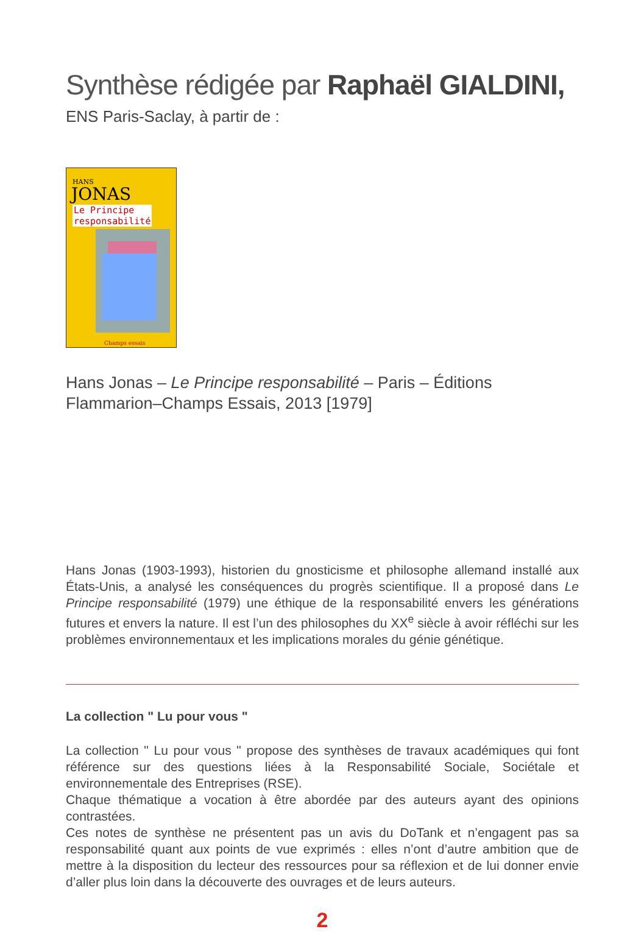Synthèse rédigée par Raphaël GIALDINI,
ENS Paris-Saclay, à partir de :
HANS
JONAS
Le Principe
responsabilité
Champs essais
Hans Jonas – Le Principe responsabilité – Paris – Éditions Flammarion–Champs Essais, 2013 [1979]
Hans Jonas (1903-1993), historien du gnosticisme et philosophe allemand installé aux États-Unis, a analysé les conséquences du progrès scientifique. Il a proposé dans Le Principe responsabilité (1979) une éthique de la responsabilité envers les générations futures et envers la nature. Il est l’un des philosophes du XX<sup>e</sup> siècle à avoir réfléchi sur les problèmes environnementaux et les implications morales du génie génétique.
La collection " Lu pour vous "
La collection " Lu pour vous " propose des synthèses de travaux académiques qui font référence sur des questions liées à la Responsabilité Sociale, Sociétale et environnementale des Entreprises (RSE).
Chaque thématique a vocation à être abordée par des auteurs ayant des opinions contrastées.
Ces notes de synthèse ne présentent pas un avis du DoTank et n’engagent pas sa responsabilité quant aux points de vue exprimés : elles n’ont d’autre ambition que de mettre à la disposition du lecteur des ressources pour sa réflexion et de lui donner envie d’aller plus loin dans la découverte des ouvrages et de leurs auteurs.
2